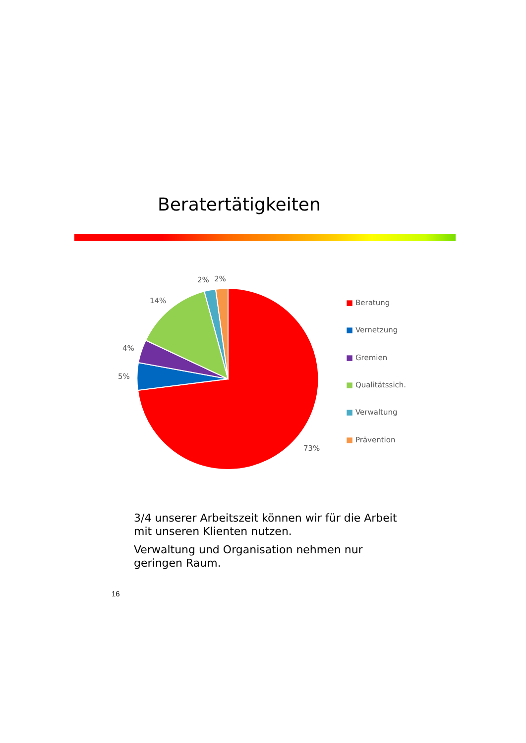Beratertätigkeiten
2%
2%
14%
4%
5%
73%
■ Beratung
■ Vernetzung
■ Gremien
■ Qualitätssich.
■ Verwaltung
■ Prävention
3/4 unserer Arbeitszeit können wir für die Arbeit mit unseren Klienten nutzen.
Verwaltung und Organisation nehmen nur geringen Raum.
16